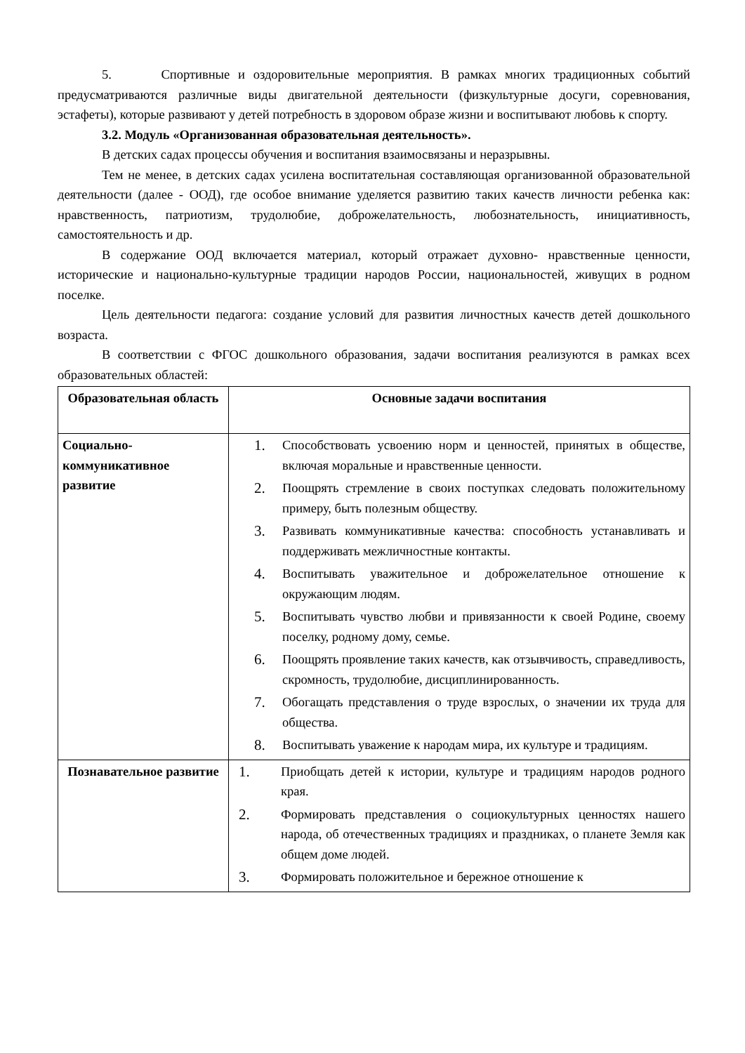5. Спортивные и оздоровительные мероприятия. В рамках многих традиционных событий предусматриваются различные виды двигательной деятельности (физкультурные досуги, соревнования, эстафеты), которые развивают у детей потребность в здоровом образе жизни и воспитывают любовь к спорту.
3.2. Модуль «Организованная образовательная деятельность».
В детских садах процессы обучения и воспитания взаимосвязаны и неразрывны.
Тем не менее, в детских садах усилена воспитательная составляющая организованной образовательной деятельности (далее - ООД), где особое внимание уделяется развитию таких качеств личности ребенка как: нравственность, патриотизм, трудолюбие, доброжелательность, любознательность, инициативность, самостоятельность и др.
В содержание ООД включается материал, который отражает духовно- нравственные ценности, исторические и национально-культурные традиции народов России, национальностей, живущих в родном поселке.
Цель деятельности педагога: создание условий для развития личностных качеств детей дошкольного возраста.
В соответствии с ФГОС дошкольного образования, задачи воспитания реализуются в рамках всех образовательных областей:
| Образовательная область | Основные задачи воспитания |
| --- | --- |
| Социально-коммуникативное развитие | 1. Способствовать усвоению норм и ценностей, принятых в обществе, включая моральные и нравственные ценности. 2. Поощрять стремление в своих поступках следовать положительному примеру, быть полезным обществу. 3. Развивать коммуникативные качества: способность устанавливать и поддерживать межличностные контакты. 4. Воспитывать уважительное и доброжелательное отношение к окружающим людям. 5. Воспитывать чувство любви и привязанности к своей Родине, своему поселку, родному дому, семье. 6. Поощрять проявление таких качеств, как отзывчивость, справедливость, скромность, трудолюбие, дисциплинированность. 7. Обогащать представления о труде взрослых, о значении их труда для общества. 8. Воспитывать уважение к народам мира, их культуре и традициям. |
| Познавательное развитие | 1. Приобщать детей к истории, культуре и традициям народов родного края. 2. Формировать представления о социокультурных ценностях нашего народа, об отечественных традициях и праздниках, о планете Земля как общем доме людей. 3. Формировать положительное и бережное отношение к |